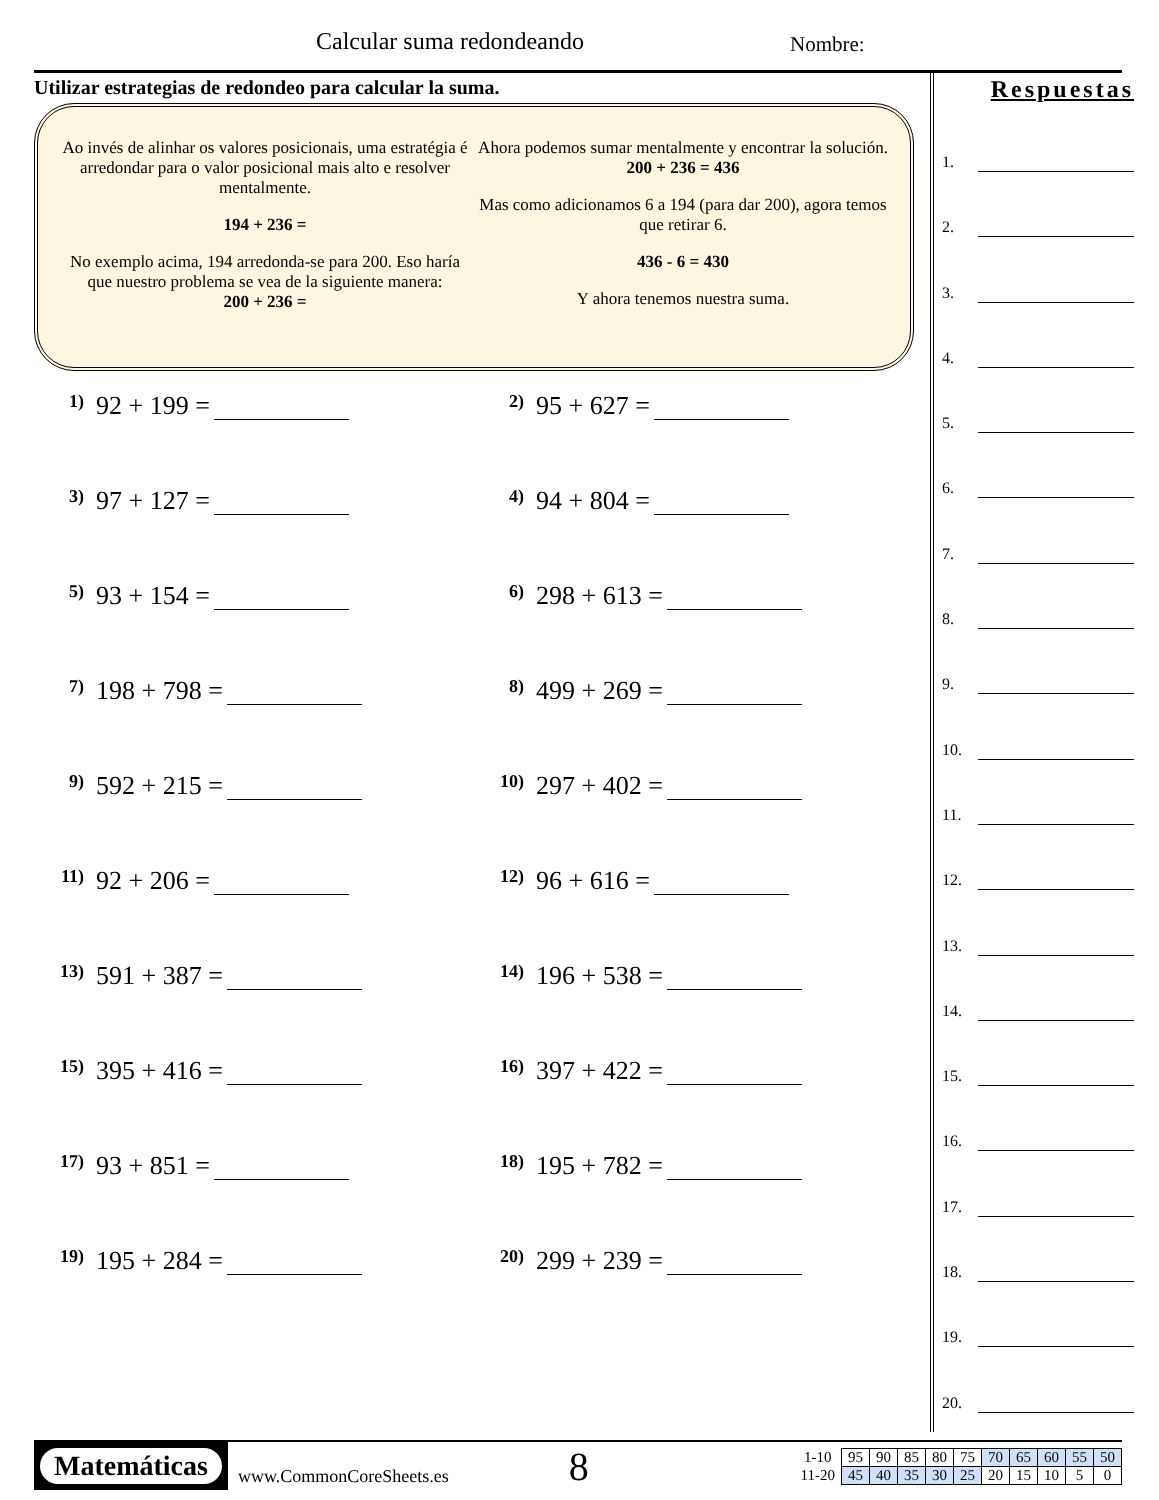Calcular suma redondeando Nombre:
Utilizar estrategias de redondeo para calcular la suma.
Ao invés de alinhar os valores posicionais, uma estratégia é arredondar para o valor posicional mais alto e resolver mentalmente.
194 + 236 =
No exemplo acima, 194 arredonda-se para 200. Eso haría que nuestro problema se vea de la siguiente manera:
200 + 236 =
Ahora podemos sumar mentalmente y encontrar la solución.
200 + 236 = 436
Mas como adicionamos 6 a 194 (para dar 200), agora temos que retirar 6.
436 - 6 = 430
Y ahora tenemos nuestra suma.
1) 92 + 199 =
2) 95 + 627 =
3) 97 + 127 =
4) 94 + 804 =
5) 93 + 154 =
6) 298 + 613 =
7) 198 + 798 =
8) 499 + 269 =
9) 592 + 215 =
10) 297 + 402 =
11) 92 + 206 =
12) 96 + 616 =
13) 591 + 387 =
14) 196 + 538 =
15) 395 + 416 =
16) 397 + 422 =
17) 93 + 851 =
18) 195 + 782 =
19) 195 + 284 =
20) 299 + 239 =
Respuestas
1.
2.
3.
4.
5.
6.
7.
8.
9.
10.
11.
12.
13.
14.
15.
16.
17.
18.
19.
20.
Matemáticas
www.CommonCoreSheets.es
8
| 1-10 | 95 | 90 | 85 | 80 | 75 | 70 | 65 | 60 | 55 | 50 |
| 11-20 | 45 | 40 | 35 | 30 | 25 | 20 | 15 | 10 | 5 | 0 |